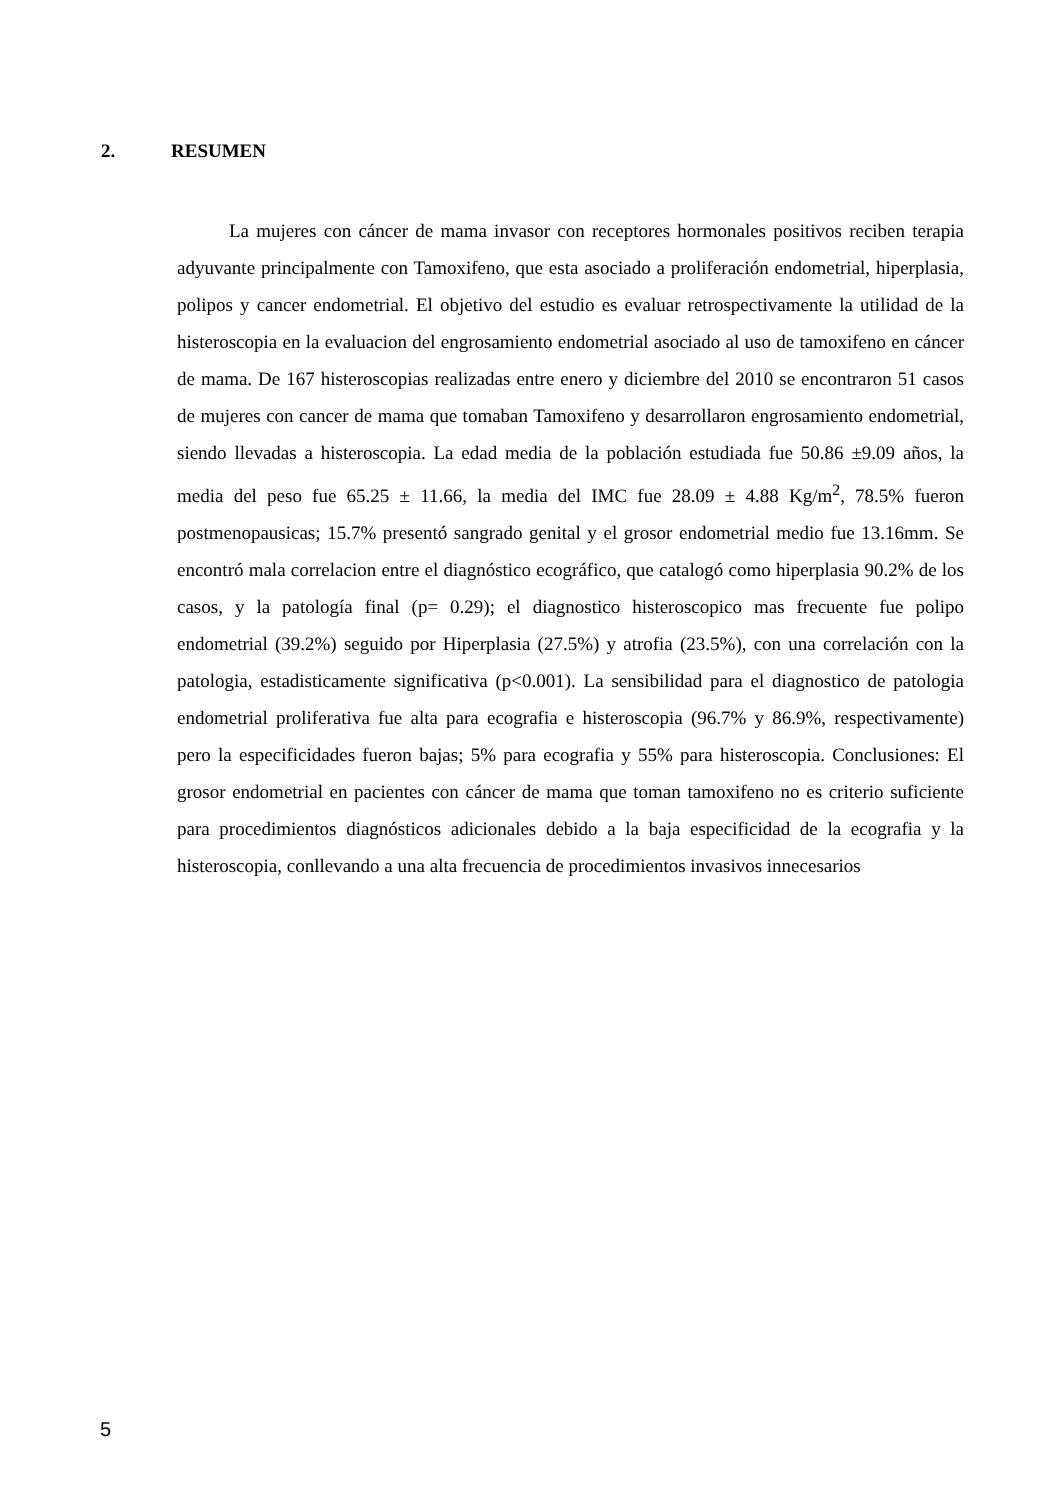2. RESUMEN
La mujeres con cáncer de mama invasor con receptores hormonales positivos reciben terapia adyuvante principalmente con Tamoxifeno, que esta asociado a proliferación endometrial, hiperplasia, polipos y cancer endometrial. El objetivo del estudio es evaluar retrospectivamente la utilidad de la histeroscopia en la evaluacion del engrosamiento endometrial asociado al uso de tamoxifeno en cáncer de mama. De 167 histeroscopias realizadas entre enero y diciembre del 2010 se encontraron 51 casos de mujeres con cancer de mama que tomaban Tamoxifeno y desarrollaron engrosamiento endometrial, siendo llevadas a histeroscopia. La edad media de la población estudiada fue 50.86 ±9.09 años, la media del peso fue 65.25 ± 11.66, la media del IMC fue 28.09 ± 4.88 Kg/m<sup>2</sup>, 78.5% fueron postmenopausicas; 15.7% presentó sangrado genital y el grosor endometrial medio fue 13.16mm. Se encontró mala correlacion entre el diagnóstico ecográfico, que catalogó como hiperplasia 90.2% de los casos, y la patología final (p= 0.29); el diagnostico histeroscopico mas frecuente fue polipo endometrial (39.2%) seguido por Hiperplasia (27.5%) y atrofia (23.5%), con una correlación con la patologia, estadisticamente significativa (p<0.001). La sensibilidad para el diagnostico de patologia endometrial proliferativa fue alta para ecografia e histeroscopia (96.7% y 86.9%, respectivamente) pero la especificidades fueron bajas; 5% para ecografia y 55% para histeroscopia. Conclusiones: El grosor endometrial en pacientes con cáncer de mama que toman tamoxifeno no es criterio suficiente para procedimientos diagnósticos adicionales debido a la baja especificidad de la ecografia y la histeroscopia, conllevando a una alta frecuencia de procedimientos invasivos innecesarios
5